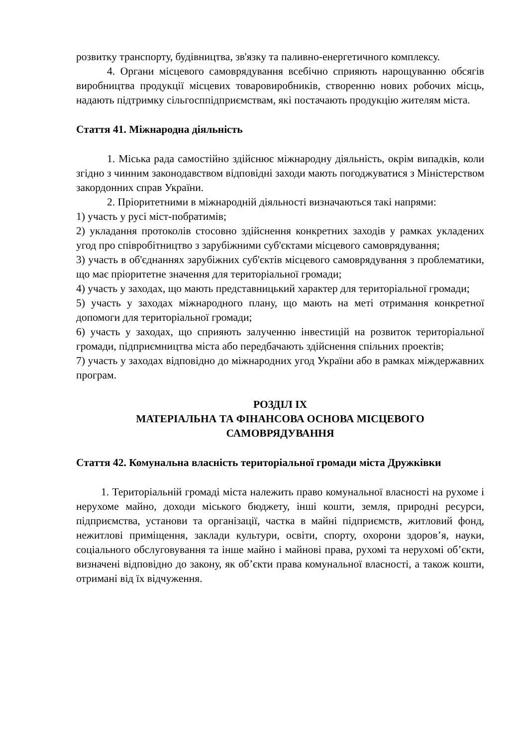розвитку транспорту, будівництва, зв'язку та паливно-енергетичного комплексу.
4. Органи місцевого самоврядування всебічно сприяють нарощуванню обсягів виробництва продукції місцевих товаровиробників, створенню нових робочих місць, надають підтримку сільгосппідприємствам, які постачають продукцію жителям міста.
Стаття 41. Міжнародна діяльність
1. Міська рада самостійно здійснює міжнародну діяльність, окрім випадків, коли згідно з чинним законодавством відповідні заходи мають погоджуватися з Міністерством закордонних справ України.
2. Пріоритетними в міжнародній діяльності визначаються такі напрями:
1) участь у русі міст-побратимів;
2) укладання протоколів стосовно здійснення конкретних заходів у рамках укладених угод про співробітництво з зарубіжними суб'єктами місцевого самоврядування;
3) участь в об'єднаннях зарубіжних суб'єктів місцевого самоврядування з проблематики, що має пріоритетне значення для територіальної громади;
4) участь у заходах, що мають представницький характер для територіальної громади;
5) участь у заходах міжнародного плану, що мають на меті отримання конкретної допомоги для територіальної громади;
6) участь у заходах, що сприяють залученню інвестицій на розвиток територіальної громади, підприємництва міста або передбачають здійснення спільних проектів;
7) участь у заходах відповідно до міжнародних угод України або в рамках міждержавних програм.
РОЗДІЛ IX
МАТЕРІАЛЬНА ТА ФІНАНСОВА ОСНОВА МІСЦЕВОГО
САМОВРЯДУВАННЯ
Стаття 42. Комунальна власність територіальної громади міста Дружківки
1. Територіальній громаді міста належить право комунальної власності на рухоме і нерухоме майно, доходи міського бюджету, інші кошти, земля, природні ресурси, підприємства, установи та організації, частка в майні підприємств, житловий фонд, нежитлові приміщення, заклади культури, освіти, спорту, охорони здоров’я, науки, соціального обслуговування та інше майно і майнові права, рухомі та нерухомі об’єкти, визначені відповідно до закону, як об’єкти права комунальної власності, а також кошти, отримані від їх відчуження.